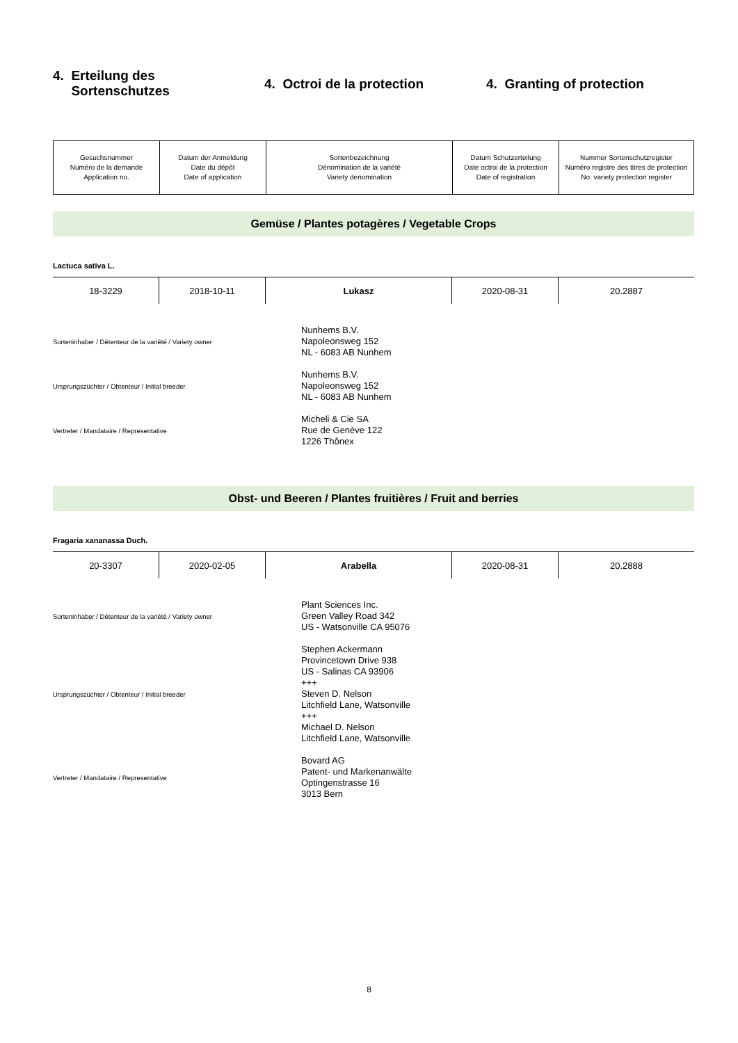4. Erteilung des
Sortenschutzes
4. Octroi de la protection 4. Granting of protection
| Gesuchsnummer Numéro de la demande Application no. | Datum der Anmeldung Date du dépôt Date of application | Sortenbezeichnung Dénomination de la variété Variety denomination | Datum Schutzerteilung Date octroi de la protection Date of registration | Nummer Sortenschutzregister Numéro registre des titres de protection No. variety protection register |
Gemüse / Plantes potagères / Vegetable Crops
Lactuca sativa L.
| 18-3229 | 2018-10-11 | Lukasz | 2020-08-31 | 20.2887 |
Sorteninhaber / Détenteur de la variété / Variety owner
Nunhems B.V.
Napoleonsweg 152
NL - 6083 AB Nunhem
Ursprungszüchter / Obtenteur / Initial breeder
Nunhems B.V.
Napoleonsweg 152
NL - 6083 AB Nunhem
Vertreter / Mandataire / Representative
Micheli & Cie SA
Rue de Genève 122
1226 Thônex
Obst- und Beeren / Plantes fruitières / Fruit and berries
Fragaria xananassa Duch.
| 20-3307 | 2020-02-05 | Arabella | 2020-08-31 | 20.2888 |
Sorteninhaber / Détenteur de la variété / Variety owner
Plant Sciences Inc.
Green Valley Road 342
US - Watsonville CA 95076
Ursprungszüchter / Obtenteur / Initial breeder
Stephen Ackermann
Provincetown Drive 938
US - Salinas CA 93906
+++
Steven D. Nelson
Litchfield Lane, Watsonville
+++
Michael D. Nelson
Litchfield Lane, Watsonville
Vertreter / Mandataire / Representative
Bovard AG
Patent- und Markenanwälte
Optingenstrasse 16
3013 Bern
8